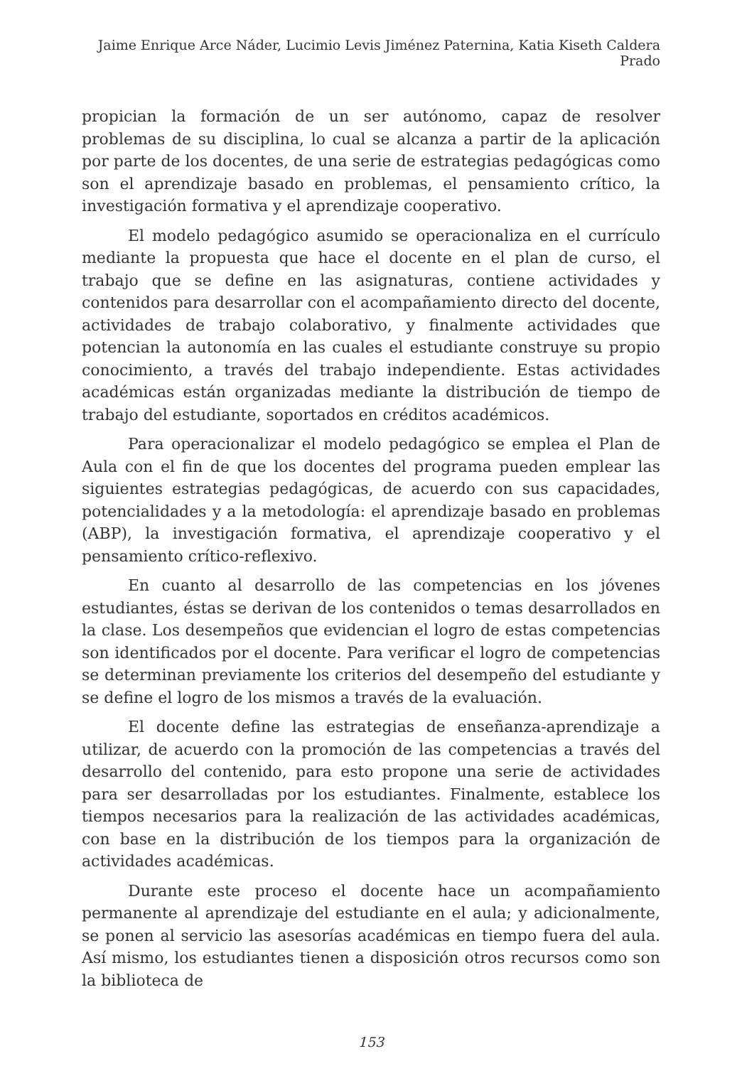Jaime Enrique Arce Náder, Lucimio Levis Jiménez Paternina, Katia Kiseth Caldera Prado
propician la formación de un ser autónomo, capaz de resolver problemas de su disciplina, lo cual se alcanza a partir de la aplicación por parte de los docentes, de una serie de estrategias pedagógicas como son el aprendizaje basado en problemas, el pensamiento crítico, la investigación formativa y el aprendizaje cooperativo.
El modelo pedagógico asumido se operacionaliza en el currículo mediante la propuesta que hace el docente en el plan de curso, el trabajo que se define en las asignaturas, contiene actividades y contenidos para desarrollar con el acompañamiento directo del docente, actividades de trabajo colaborativo, y finalmente actividades que potencian la autonomía en las cuales el estudiante construye su propio conocimiento, a través del trabajo independiente. Estas actividades académicas están organizadas mediante la distribución de tiempo de trabajo del estudiante, soportados en créditos académicos.
Para operacionalizar el modelo pedagógico se emplea el Plan de Aula con el fin de que los docentes del programa pueden emplear las siguientes estrategias pedagógicas, de acuerdo con sus capacidades, potencialidades y a la metodología: el aprendizaje basado en problemas (ABP), la investigación formativa, el aprendizaje cooperativo y el pensamiento crítico-reflexivo.
En cuanto al desarrollo de las competencias en los jóvenes estudiantes, éstas se derivan de los contenidos o temas desarrollados en la clase. Los desempeños que evidencian el logro de estas competencias son identificados por el docente. Para verificar el logro de competencias se determinan previamente los criterios del desempeño del estudiante y se define el logro de los mismos a través de la evaluación.
El docente define las estrategias de enseñanza-aprendizaje a utilizar, de acuerdo con la promoción de las competencias a través del desarrollo del contenido, para esto propone una serie de actividades para ser desarrolladas por los estudiantes. Finalmente, establece los tiempos necesarios para la realización de las actividades académicas, con base en la distribución de los tiempos para la organización de actividades académicas.
Durante este proceso el docente hace un acompañamiento permanente al aprendizaje del estudiante en el aula; y adicionalmente, se ponen al servicio las asesorías académicas en tiempo fuera del aula. Así mismo, los estudiantes tienen a disposición otros recursos como son la biblioteca de
153